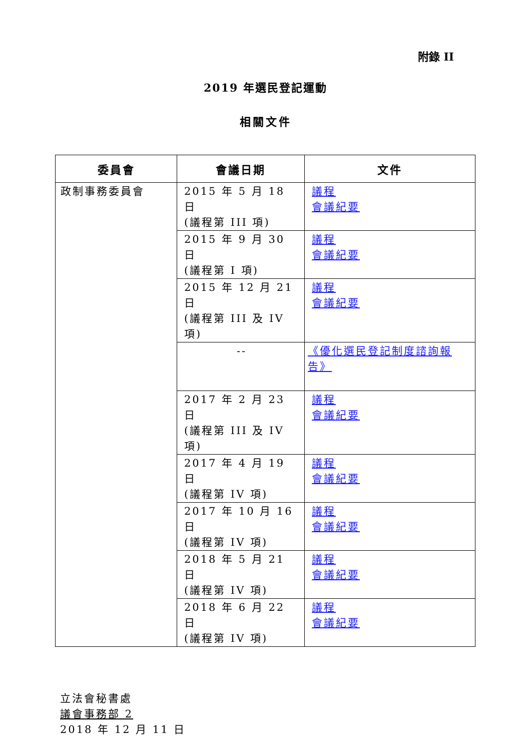附錄 II
2019 年選民登記運動
相關文件
| 委員會 | 會議日期 | 文件 |
| --- | --- | --- |
| 政制事務委員會 | 2015 年 5 月 18 日 (議程第 III 項) | 議程 會議紀要 |
| | 2015 年 9 月 30 日 (議程第 I 項) | 議程 會議紀要 |
| | 2015 年 12 月 21 日 (議程第 III 及 IV 項) | 議程 會議紀要 |
| | -- | 《優化選民登記制度諮詢報告》 |
| | 2017 年 2 月 23 日 (議程第 III 及 IV 項) | 議程 會議紀要 |
| | 2017 年 4 月 19 日 (議程第 IV 項) | 議程 會議紀要 |
| | 2017 年 10 月 16 日 (議程第 IV 項) | 議程 會議紀要 |
| | 2018 年 5 月 21 日 (議程第 IV 項) | 議程 會議紀要 |
| | 2018 年 6 月 22 日 (議程第 IV 項) | 議程 會議紀要 |
立法會秘書處
議會事務部 2
2018 年 12 月 11 日